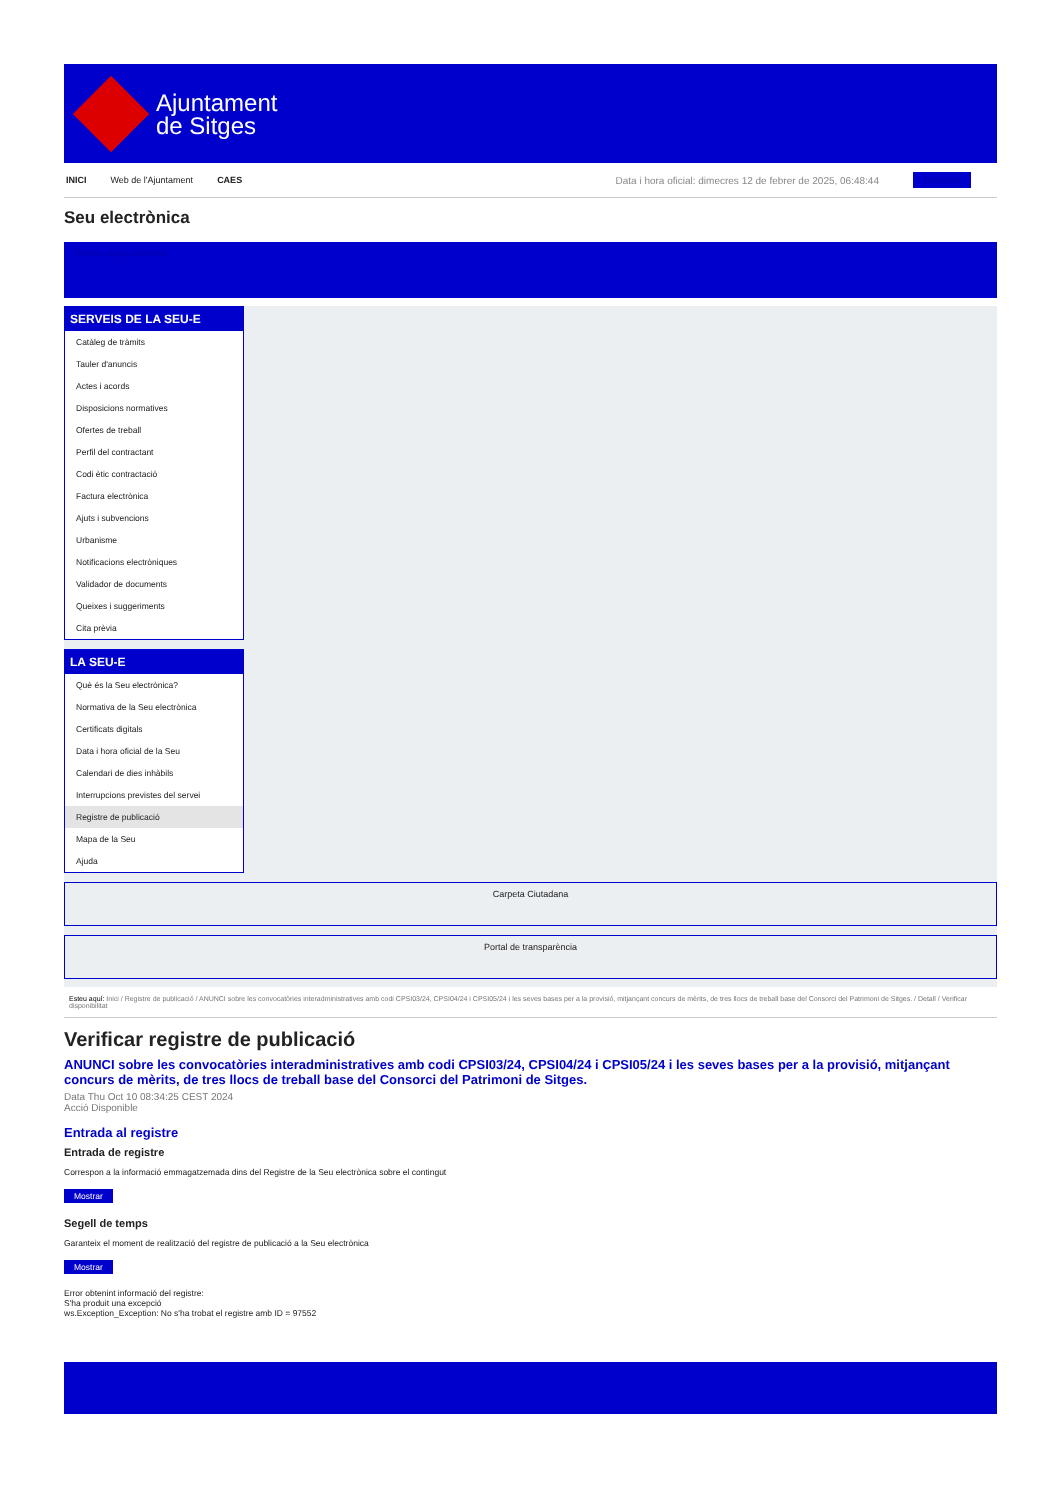Ajuntament
de Sitges
INICI Web de l'Ajuntament CAES Data i hora oficial: dimecres 12 de febrer de 2025, 06:48:44 Directoris
Seu electrònica
Obtenir còpia autèntica
SERVEIS DE LA SEU-E
Catàleg de tràmits
Tauler d'anuncis
Actes i acords
Disposicions normatives
Ofertes de treball
Perfil del contractant
Codi ètic contractació
Factura electrònica
Ajuts i subvencions
Urbanisme
Notificacions electròniques
Validador de documents
Queixes i suggeriments
Cita prèvia
LA SEU-E
Què és la Seu electrònica?
Normativa de la Seu electrònica
Certificats digitals
Data i hora oficial de la Seu
Calendari de dies inhàbils
Interrupcions previstes del servei
Registre de publicació
Mapa de la Seu
Ajuda
Carpeta Ciutadana
Portal de transparència
Esteu aquí: Inici / Registre de publicació / ANUNCI sobre les convocatòries interadministratives amb codi CPSI03/24, CPSI04/24 i CPSI05/24 i les seves bases per a la provisió, mitjançant concurs de mèrits, de tres llocs de treball base del Consorci del Patrimoni de Sitges. / Detall / Verificar disponibilitat
Verificar registre de publicació
ANUNCI sobre les convocatòries interadministratives amb codi CPSI03/24, CPSI04/24 i CPSI05/24 i les seves bases per a la provisió, mitjançant concurs de mèrits, de tres llocs de treball base del Consorci del Patrimoni de Sitges.
Data Thu Oct 10 08:34:25 CEST 2024
Acció Disponible
Entrada al registre
Entrada de registre
Correspon a la informació emmagatzemada dins del Registre de la Seu electrònica sobre el contingut
Mostrar
Segell de temps
Garanteix el moment de realització del registre de publicació a la Seu electrònica
Mostrar
Error obtenint informació del registre:
S'ha produit una excepció
ws.Exception_Exception: No s'ha trobat el registre amb ID = 97552